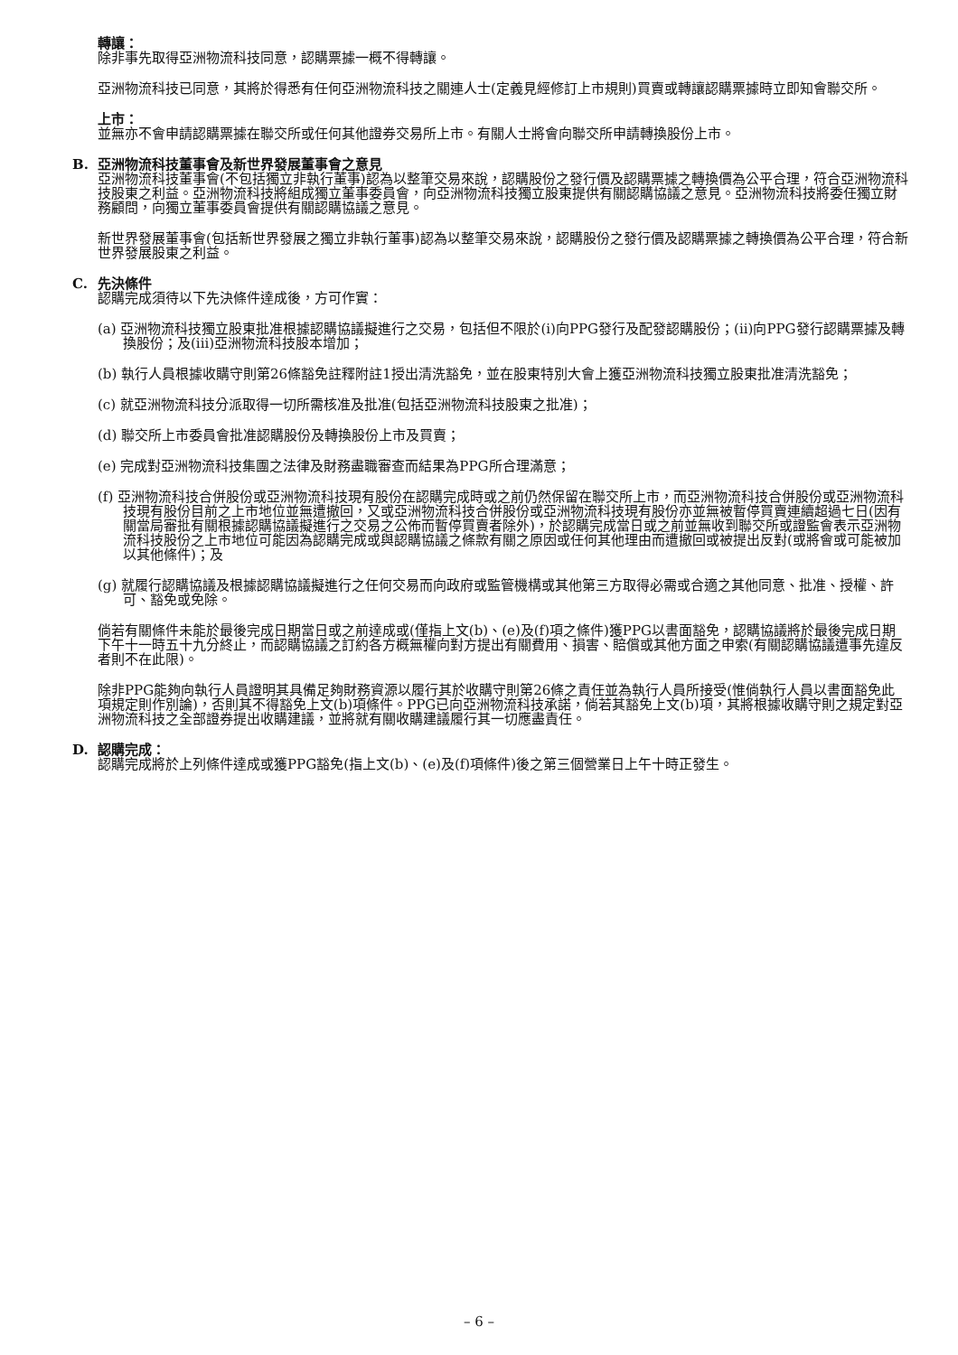轉讓：
除非事先取得亞洲物流科技同意，認購票據一概不得轉讓。
亞洲物流科技已同意，其將於得悉有任何亞洲物流科技之關連人士(定義見經修訂上市規則)買賣或轉讓認購票據時立即知會聯交所。
上市：
並無亦不會申請認購票據在聯交所或任何其他證券交易所上市。有關人士將會向聯交所申請轉換股份上市。
B. 亞洲物流科技董事會及新世界發展董事會之意見
亞洲物流科技董事會(不包括獨立非執行董事)認為以整筆交易來說，認購股份之發行價及認購票據之轉換價為公平合理，符合亞洲物流科技股東之利益。亞洲物流科技將組成獨立董事委員會，向亞洲物流科技獨立股東提供有關認購協議之意見。亞洲物流科技將委任獨立財務顧問，向獨立董事委員會提供有關認購協議之意見。
新世界發展董事會(包括新世界發展之獨立非執行董事)認為以整筆交易來說，認購股份之發行價及認購票據之轉換價為公平合理，符合新世界發展股東之利益。
C. 先決條件
認購完成須待以下先決條件達成後，方可作實：
(a) 亞洲物流科技獨立股東批准根據認購協議擬進行之交易，包括但不限於(i)向PPG發行及配發認購股份；(ii)向PPG發行認購票據及轉換股份；及(iii)亞洲物流科技股本增加；
(b) 執行人員根據收購守則第26條豁免註釋附註1授出清洗豁免，並在股東特別大會上獲亞洲物流科技獨立股東批准清洗豁免；
(c) 就亞洲物流科技分派取得一切所需核准及批准(包括亞洲物流科技股東之批准)；
(d) 聯交所上市委員會批准認購股份及轉換股份上市及買賣；
(e) 完成對亞洲物流科技集團之法律及財務盡職審查而結果為PPG所合理滿意；
(f) 亞洲物流科技合併股份或亞洲物流科技現有股份在認購完成時或之前仍然保留在聯交所上市，而亞洲物流科技合併股份或亞洲物流科技現有股份目前之上市地位並無遭撤回，又或亞洲物流科技合併股份或亞洲物流科技現有股份亦並無被暫停買賣連續超過七日(因有關當局審批有關根據認購協議擬進行之交易之公佈而暫停買賣者除外)，於認購完成當日或之前並無收到聯交所或證監會表示亞洲物流科技股份之上市地位可能因為認購完成或與認購協議之條款有關之原因或任何其他理由而遭撤回或被提出反對(或將會或可能被加以其他條件)；及
(g) 就履行認購協議及根據認購協議擬進行之任何交易而向政府或監管機構或其他第三方取得必需或合適之其他同意、批准、授權、許可、豁免或免除。
倘若有關條件未能於最後完成日期當日或之前達成或(僅指上文(b)、(e)及(f)項之條件)獲PPG以書面豁免，認購協議將於最後完成日期下午十一時五十九分終止，而認購協議之訂約各方概無權向對方提出有關費用、損害、賠償或其他方面之申索(有關認購協議遭事先違反者則不在此限)。
除非PPG能夠向執行人員證明其具備足夠財務資源以履行其於收購守則第26條之責任並為執行人員所接受(惟倘執行人員以書面豁免此項規定則作別論)，否則其不得豁免上文(b)項條件。PPG已向亞洲物流科技承諾，倘若其豁免上文(b)項，其將根據收購守則之規定對亞洲物流科技之全部證券提出收購建議，並將就有關收購建議履行其一切應盡責任。
D. 認購完成：
認購完成將於上列條件達成或獲PPG豁免(指上文(b)、(e)及(f)項條件)後之第三個營業日上午十時正發生。
– 6 –